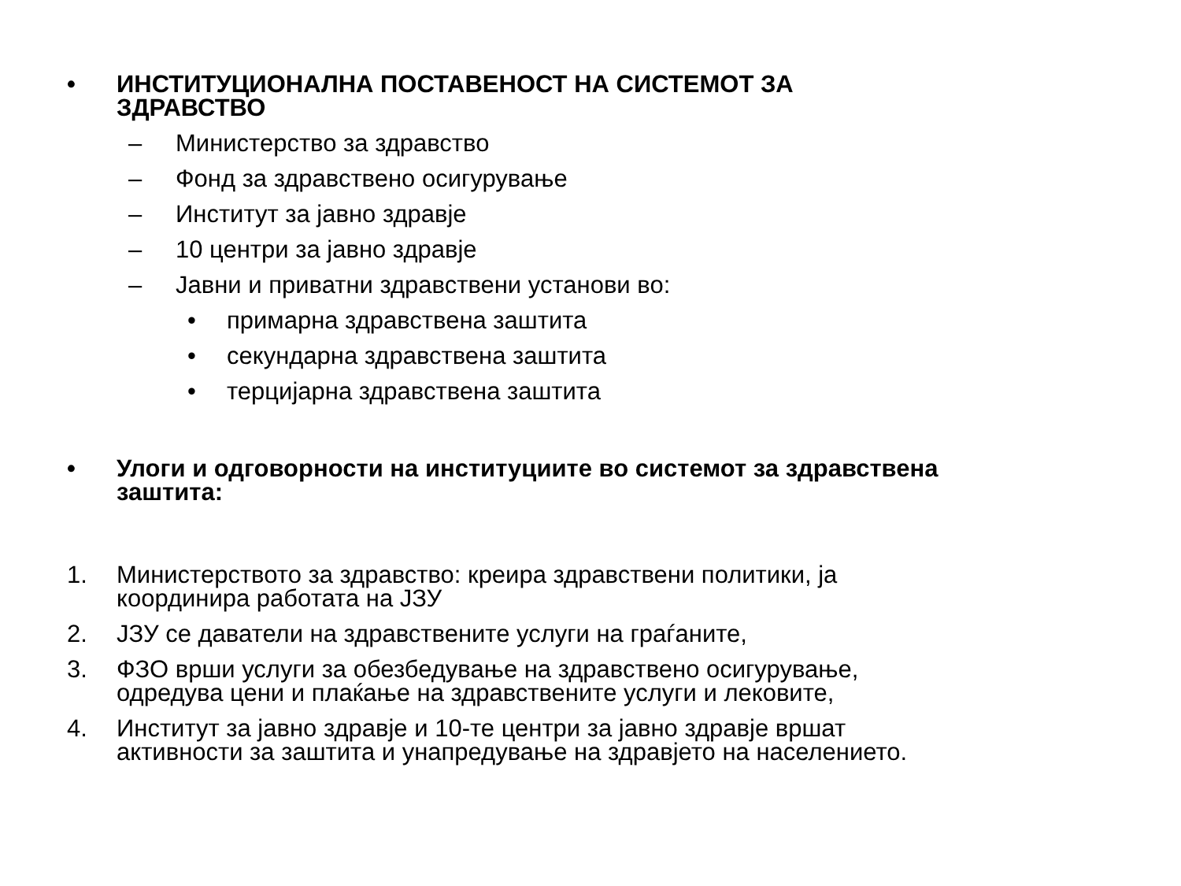• ИНСТИТУЦИОНАЛНА ПОСТАВЕНОСТ НА СИСТЕМОТ ЗА
ЗДРАВСТВО
– Министерство за здравство
– Фонд за здравствено осигурување
– Институт за јавно здравје
– 10 центри за јавно здравје
– Јавни и приватни здравствени установи во:
• примарна здравствена заштита
• секундарна здравствена заштита
• терцијарна здравствена заштита
• Улоги и одговорности на институциите во системот за здравствена
заштита:
1. Министерството за здравство: креира здравствени политики, ја
координира работата на ЈЗУ
2. ЈЗУ се даватели на здравствените услуги на граѓаните,
3. ФЗО врши услуги за обезбедување на здравствено осигурување,
одредува цени и плаќање на здравствените услуги и лековите,
4. Институт за јавно здравје и 10-те центри за јавно здравје вршат
активности за заштита и унапредување на здравјето на населението.